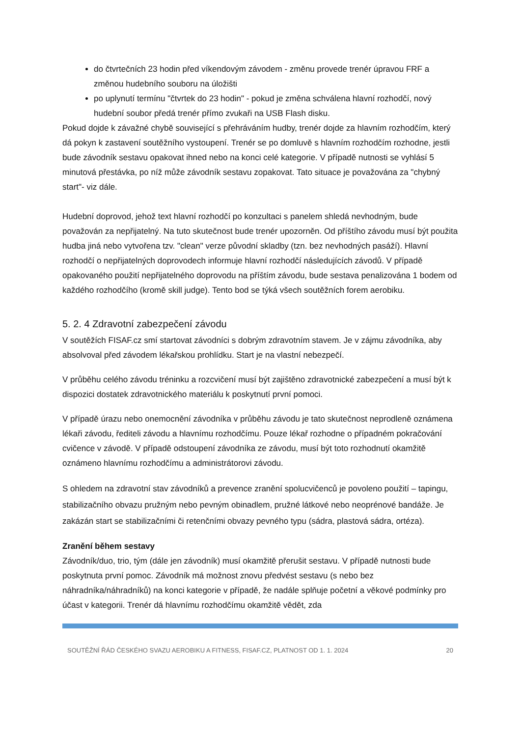do čtvrtečních 23 hodin před víkendovým závodem - změnu provede trenér úpravou FRF a změnou hudebního souboru na úložišti
po uplynutí termínu "čtvrtek do 23 hodin" - pokud je změna schválena hlavní rozhodčí, nový hudební soubor předá trenér přímo zvukaři na USB Flash disku.
Pokud dojde k závažné chybě související s přehráváním hudby, trenér dojde za hlavním rozhodčím, který dá pokyn k zastavení soutěžního vystoupení. Trenér se po domluvě s hlavním rozhodčím rozhodne, jestli bude závodník sestavu opakovat ihned nebo na konci celé kategorie. V případě nutnosti se vyhlásí 5 minutová přestávka, po níž může závodník sestavu zopakovat. Tato situace je považována za "chybný start"- viz dále.
Hudební doprovod, jehož text hlavní rozhodčí po konzultaci s panelem shledá nevhodným, bude považován za nepřijatelný. Na tuto skutečnost bude trenér upozorněn. Od příštího závodu musí být použita hudba jiná nebo vytvořena tzv. "clean" verze původní skladby (tzn. bez nevhodných pasáží). Hlavní rozhodčí o nepřijatelných doprovodech informuje hlavní rozhodčí následujících závodů. V případě opakovaného použití nepřijatelného doprovodu na příštím závodu, bude sestava penalizována 1 bodem od každého rozhodčího (kromě skill judge). Tento bod se týká všech soutěžních forem aerobiku.
5. 2. 4 Zdravotní zabezpečení závodu
V soutěžích FISAF.cz smí startovat závodníci s dobrým zdravotním stavem. Je v zájmu závodníka, aby absolvoval před závodem lékařskou prohlídku. Start je na vlastní nebezpečí.
V průběhu celého závodu tréninku a rozcvičení musí být zajištěno zdravotnické zabezpečení a musí být k dispozici dostatek zdravotnického materiálu k poskytnutí první pomoci.
V případě úrazu nebo onemocnění závodníka v průběhu závodu je tato skutečnost neprodleně oznámena lékaři závodu, řediteli závodu a hlavnímu rozhodčímu. Pouze lékař rozhodne o případném pokračování cvičence v závodě. V případě odstoupení závodníka ze závodu, musí být toto rozhodnutí okamžitě oznámeno hlavnímu rozhodčímu a administrátorovi závodu.
S ohledem na zdravotní stav závodníků a prevence zranění spolucvičenců je povoleno použití – tapingu, stabilizačního obvazu pružným nebo pevným obinadlem, pružné látkové nebo neoprénové bandáže. Je zakázán start se stabilizačními či retenčními obvazy pevného typu (sádra, plastová sádra, ortéza).
Zranění během sestavy
Závodník/duo, trio, tým (dále jen závodník) musí okamžitě přerušit sestavu. V případě nutnosti bude poskytnuta první pomoc. Závodník má možnost znovu předvést sestavu (s nebo bez náhradníka/náhradníků) na konci kategorie v případě, že nadále splňuje početní a věkové podmínky pro účast v kategorii. Trenér dá hlavnímu rozhodčímu okamžitě vědět, zda
SOUTĚŽNÍ ŘÁD ČESKÉHO SVAZU AEROBIKU A FITNESS, FISAF.CZ, PLATNOST OD 1. 1. 2024 20